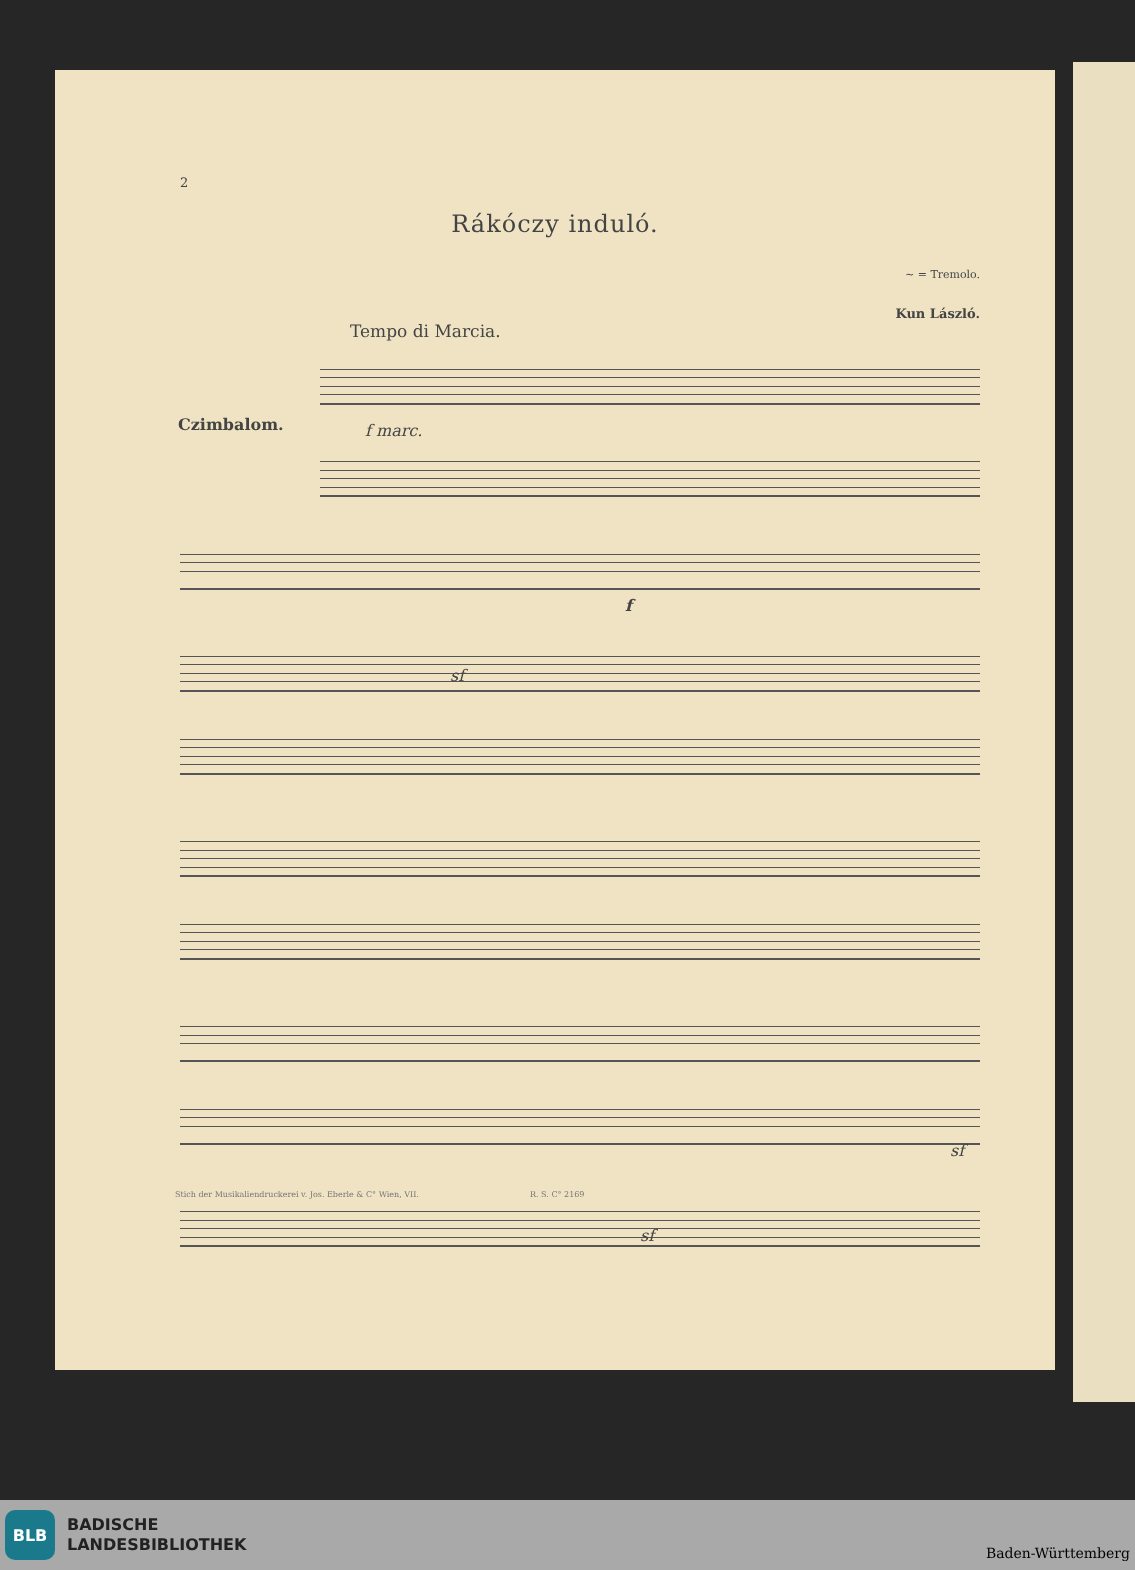2
Rákóczy induló.
~ = Tremolo.
Kun László.
Tempo di Marcia.
Czimbalom.
f marc.
f
sf
sf
sf
Stich der Musikaliendruckerei v. Jos. Eberle & C° Wien, VII.
R. S. C° 2169
BLB
BADISCHE
LANDESBIBLIOTHEK
Baden-Württemberg